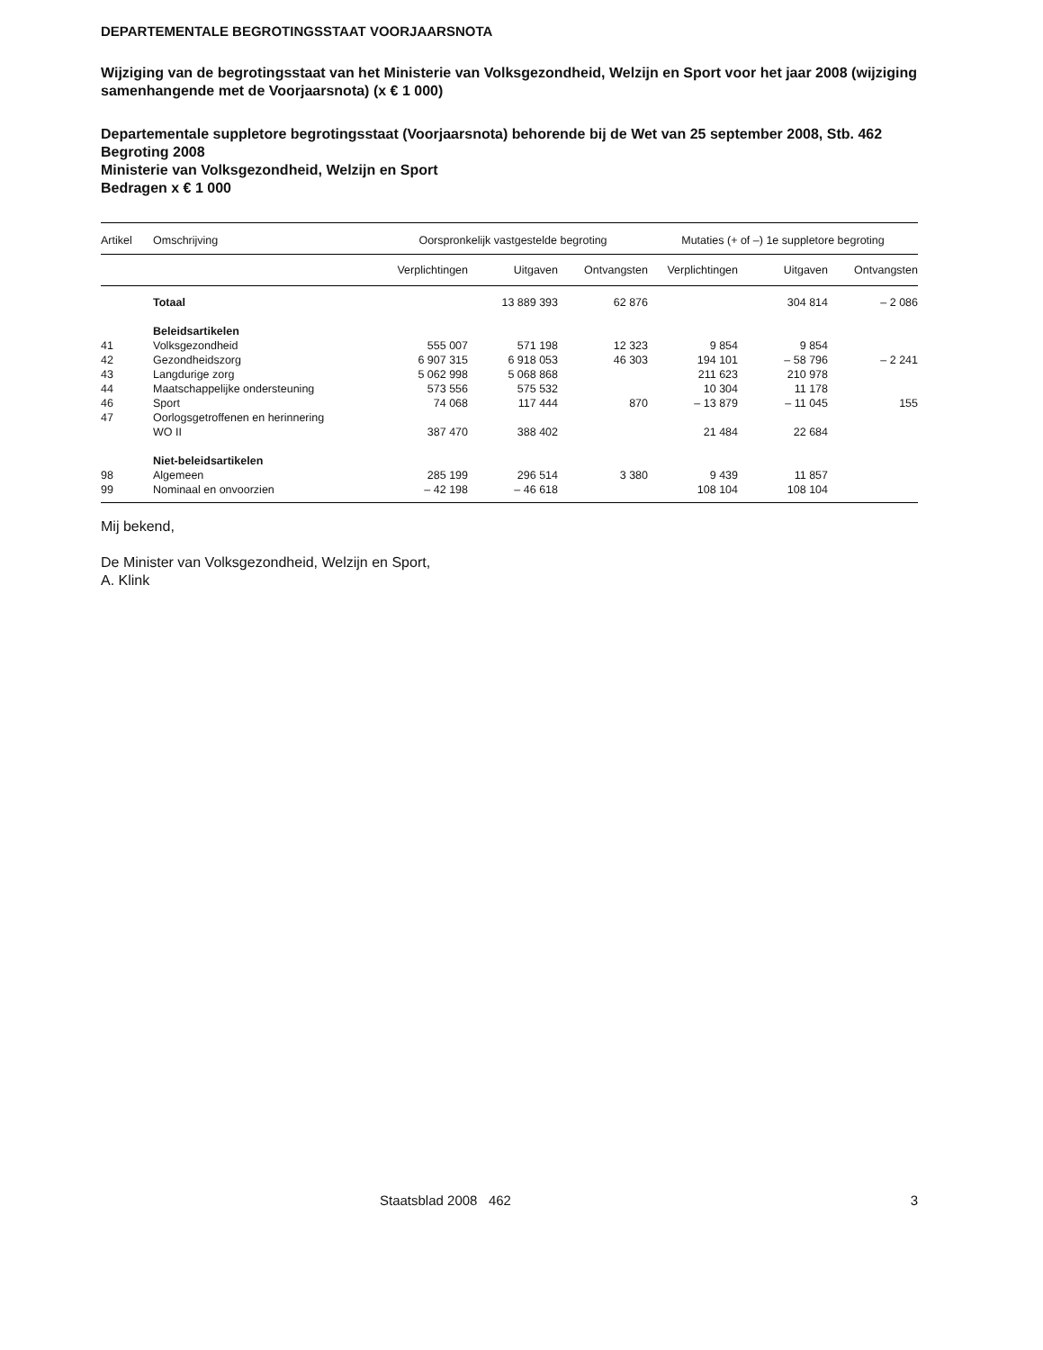DEPARTEMENTALE BEGROTINGSSTAAT VOORJAARSNOTA
Wijziging van de begrotingsstaat van het Ministerie van Volksgezondheid, Welzijn en Sport voor het jaar 2008 (wijziging samenhangende met de Voorjaarsnota) (x € 1 000)
Departementale suppletore begrotingsstaat (Voorjaarsnota) behorende bij de Wet van 25 september 2008, Stb. 462
Begroting 2008
Ministerie van Volksgezondheid, Welzijn en Sport
Bedragen x € 1 000
| Artikel | Omschrijving | Oorspronkelijk vastgestelde begroting | | | Mutaties (+ of –) 1e suppletore begroting | | |
| --- | --- | --- | --- | --- | --- | --- | --- |
| | | Verplichtingen | Uitgaven | Ontvangsten | Verplichtingen | Uitgaven | Ontvangsten |
| | Totaal | | 13 889 393 | 62 876 | | 304 814 | – 2 086 |
| | Beleidsartikelen | | | | | | |
| 41 | Volksgezondheid | 555 007 | 571 198 | 12 323 | 9 854 | 9 854 | |
| 42 | Gezondheidszorg | 6 907 315 | 6 918 053 | 46 303 | 194 101 | – 58 796 | – 2 241 |
| 43 | Langdurige zorg | 5 062 998 | 5 068 868 | | 211 623 | 210 978 | |
| 44 | Maatschappelijke ondersteuning | 573 556 | 575 532 | | 10 304 | 11 178 | |
| 46 | Sport | 74 068 | 117 444 | 870 | – 13 879 | – 11 045 | 155 |
| 47 | Oorlogsgetroffenen en herinnering | | | | | | |
| | WO II | 387 470 | 388 402 | | 21 484 | 22 684 | |
| | Niet-beleidsartikelen | | | | | | |
| 98 | Algemeen | 285 199 | 296 514 | 3 380 | 9 439 | 11 857 | |
| 99 | Nominaal en onvoorzien | – 42 198 | – 46 618 | | 108 104 | 108 104 | |
Mij bekend,
De Minister van Volksgezondheid, Welzijn en Sport,
A. Klink
Staatsblad 2008 462 3